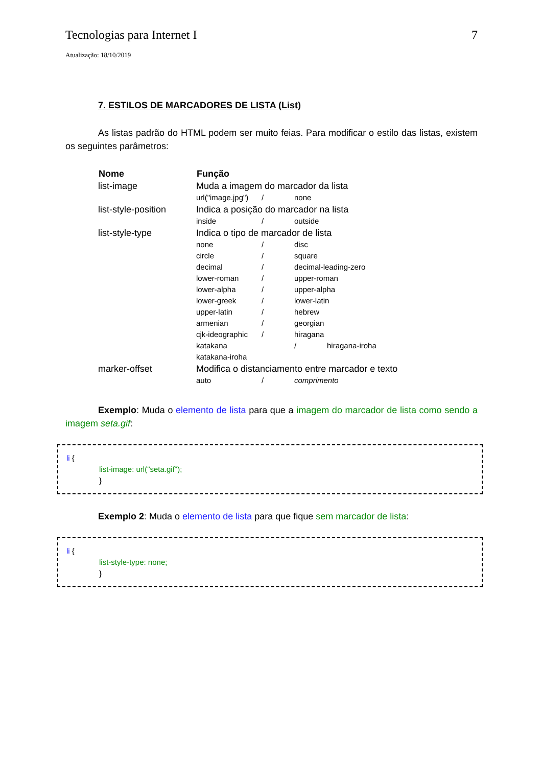Tecnologias para Internet I 7
Atualização: 18/10/2019
7. ESTILOS DE MARCADORES DE LISTA (List)
As listas padrão do HTML podem ser muito feias. Para modificar o estilo das listas, existem os seguintes parâmetros:
| Nome | Função |
| --- | --- |
| list-image | Muda a imagem do marcador da lista url("image.jpg") / none |
| list-style-position | Indica a posição do marcador na lista inside / outside |
| list-style-type | Indica o tipo de marcador de lista none / disc circle / square decimal / decimal-leading-zero lower-roman / upper-roman lower-alpha / upper-alpha lower-greek / lower-latin upper-latin / hebrew armenian / georgian cjk-ideographic / hiragana katakana / hiragana-iroha katakana-iroha |
| marker-offset | Modifica o distanciamento entre marcador e texto auto / comprimento |
Exemplo: Muda o elemento de lista para que a imagem do marcador de lista como sendo a imagem seta.gif:
li {
list-image: url("seta.gif");
}
Exemplo 2: Muda o elemento de lista para que fique sem marcador de lista:
li {
list-style-type: none;
}